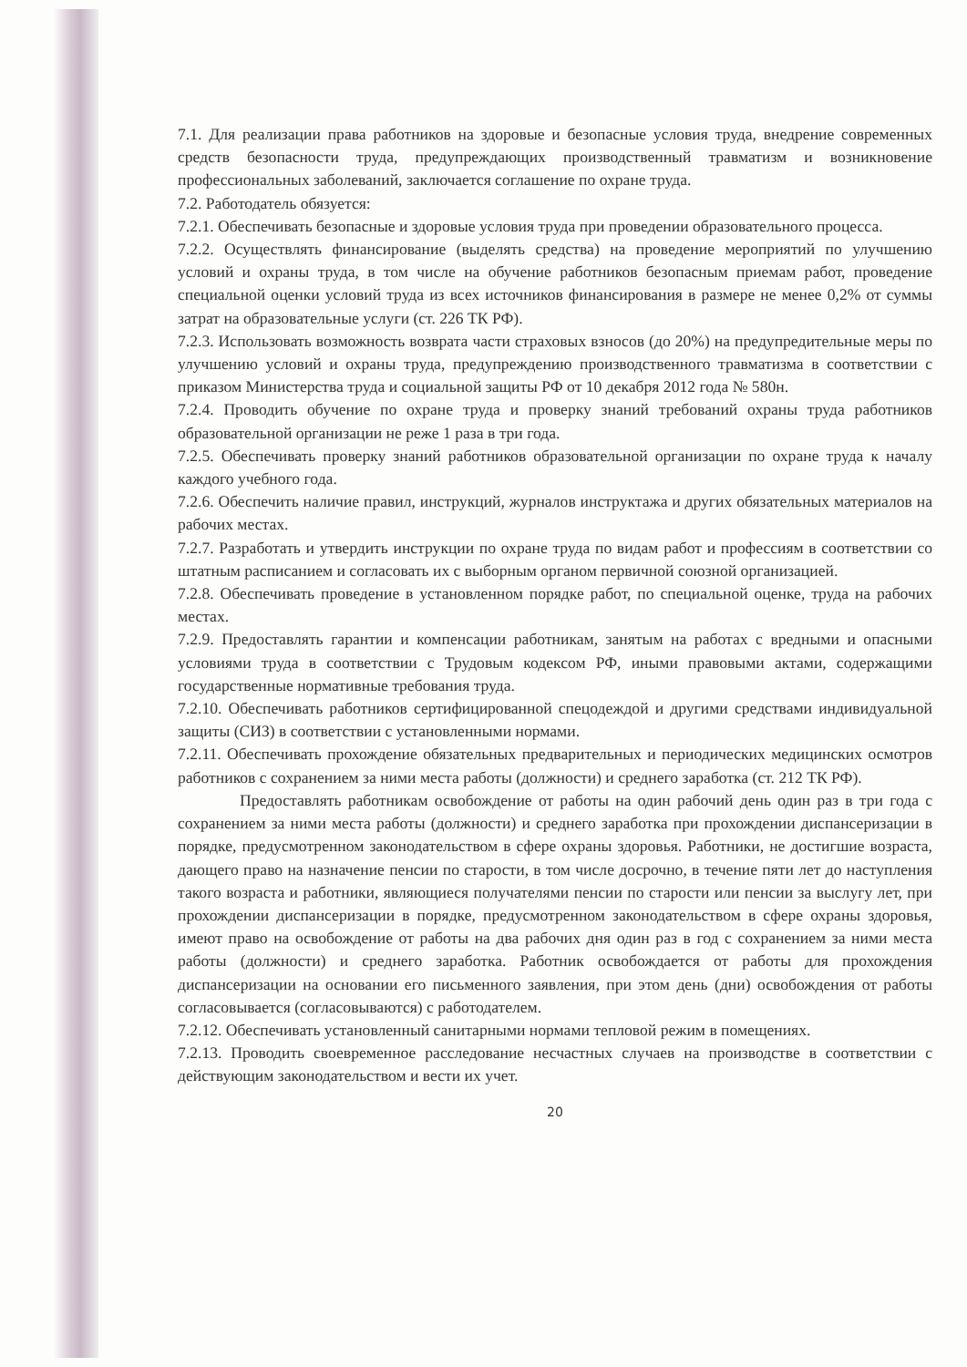7.1. Для реализации права работников на здоровые и безопасные условия труда, внедрение современных средств безопасности труда, предупреждающих производственный травматизм и возникновение профессиональных заболеваний, заключается соглашение по охране труда.
7.2. Работодатель обязуется:
7.2.1. Обеспечивать безопасные и здоровые условия труда при проведении образовательного процесса.
7.2.2. Осуществлять финансирование (выделять средства) на проведение мероприятий по улучшению условий и охраны труда, в том числе на обучение работников безопасным приемам работ, проведение специальной оценки условий труда из всех источников финансирования в размере не менее 0,2% от суммы затрат на образовательные услуги (ст. 226 ТК РФ).
7.2.3. Использовать возможность возврата части страховых взносов (до 20%) на предупредительные меры по улучшению условий и охраны труда, предупреждению производственного травматизма в соответствии с приказом Министерства труда и социальной защиты РФ от 10 декабря 2012 года № 580н.
7.2.4. Проводить обучение по охране труда и проверку знаний требований охраны труда работников образовательной организации не реже 1 раза в три года.
7.2.5. Обеспечивать проверку знаний работников образовательной организации по охране труда к началу каждого учебного года.
7.2.6. Обеспечить наличие правил, инструкций, журналов инструктажа и других обязательных материалов на рабочих местах.
7.2.7. Разработать и утвердить инструкции по охране труда по видам работ и профессиям в соответствии со штатным расписанием и согласовать их с выборным органом первичной союзной организацией.
7.2.8. Обеспечивать проведение в установленном порядке работ, по специальной оценке, труда на рабочих местах.
7.2.9. Предоставлять гарантии и компенсации работникам, занятым на работах с вредными и опасными условиями труда в соответствии с Трудовым кодексом РФ, иными правовыми актами, содержащими государственные нормативные требования труда.
7.2.10. Обеспечивать работников сертифицированной спецодеждой и другими средствами индивидуальной защиты (СИЗ) в соответствии с установленными нормами.
7.2.11. Обеспечивать прохождение обязательных предварительных и периодических медицинских осмотров работников с сохранением за ними места работы (должности) и среднего заработка (ст. 212 ТК РФ).
Предоставлять работникам освобождение от работы на один рабочий день один раз в три года с сохранением за ними места работы (должности) и среднего заработка при прохождении диспансеризации в порядке, предусмотренном законодательством в сфере охраны здоровья. Работники, не достигшие возраста, дающего право на назначение пенсии по старости, в том числе досрочно, в течение пяти лет до наступления такого возраста и работники, являющиеся получателями пенсии по старости или пенсии за выслугу лет, при прохождении диспансеризации в порядке, предусмотренном законодательством в сфере охраны здоровья, имеют право на освобождение от работы на два рабочих дня один раз в год с сохранением за ними места работы (должности) и среднего заработка. Работник освобождается от работы для прохождения диспансеризации на основании его письменного заявления, при этом день (дни) освобождения от работы согласовывается (согласовываются) с работодателем.
7.2.12. Обеспечивать установленный санитарными нормами тепловой режим в помещениях.
7.2.13. Проводить своевременное расследование несчастных случаев на производстве в соответствии с действующим законодательством и вести их учет.
20